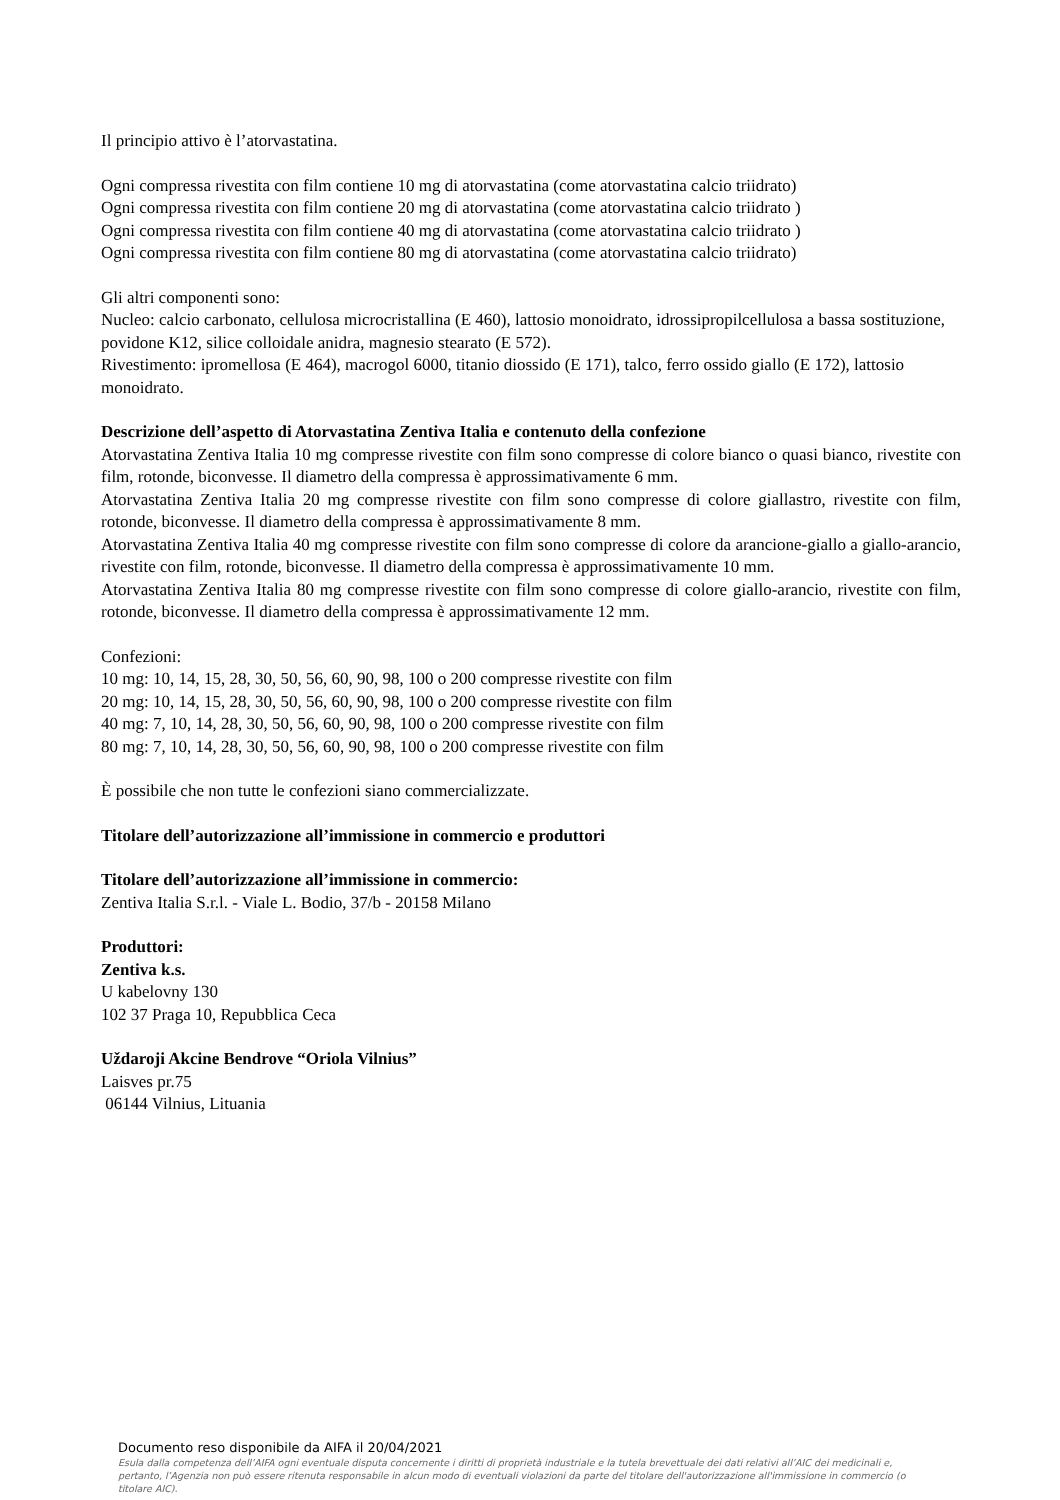Il principio attivo è l’atorvastatina.
Ogni compressa rivestita con film contiene 10 mg di atorvastatina (come atorvastatina calcio triidrato)
Ogni compressa rivestita con film contiene 20 mg di atorvastatina (come atorvastatina calcio triidrato )
Ogni compressa rivestita con film contiene 40 mg di atorvastatina (come atorvastatina calcio triidrato )
Ogni compressa rivestita con film contiene 80 mg di atorvastatina (come atorvastatina calcio triidrato)
Gli altri componenti sono:
Nucleo: calcio carbonato, cellulosa microcristallina (E 460), lattosio monoidrato, idrossipropilcellulosa a bassa sostituzione, povidone K12, silice colloidale anidra, magnesio stearato (E 572).
Rivestimento: ipromellosa (E 464), macrogol 6000, titanio diossido (E 171), talco, ferro ossido giallo (E 172), lattosio monoidrato.
Descrizione dell’aspetto di Atorvastatina Zentiva Italia e contenuto della confezione
Atorvastatina Zentiva Italia 10 mg compresse rivestite con film sono compresse di colore bianco o quasi bianco, rivestite con film, rotonde, biconvesse. Il diametro della compressa è approssimativamente 6 mm.
Atorvastatina Zentiva Italia 20 mg compresse rivestite con film sono compresse di colore giallastro, rivestite con film, rotonde, biconvesse. Il diametro della compressa è approssimativamente 8 mm.
Atorvastatina Zentiva Italia 40 mg compresse rivestite con film sono compresse di colore da arancione-giallo a giallo-arancio, rivestite con film, rotonde, biconvesse. Il diametro della compressa è approssimativamente 10 mm.
Atorvastatina Zentiva Italia 80 mg compresse rivestite con film sono compresse di colore giallo-arancio, rivestite con film, rotonde, biconvesse. Il diametro della compressa è approssimativamente 12 mm.
Confezioni:
10 mg: 10, 14, 15, 28, 30, 50, 56, 60, 90, 98, 100 o 200 compresse rivestite con film
20 mg: 10, 14, 15, 28, 30, 50, 56, 60, 90, 98, 100 o 200 compresse rivestite con film
40 mg: 7, 10, 14, 28, 30, 50, 56, 60, 90, 98, 100 o 200 compresse rivestite con film
80 mg: 7, 10, 14, 28, 30, 50, 56, 60, 90, 98, 100 o 200 compresse rivestite con film
È possibile che non tutte le confezioni siano commercializzate.
Titolare dell’autorizzazione all’immissione in commercio e produttori
Titolare dell’autorizzazione all’immissione in commercio:
Zentiva Italia S.r.l. - Viale L. Bodio, 37/b - 20158 Milano
Produttori:
Zentiva k.s.
U kabelovny 130
102 37 Praga 10, Repubblica Ceca
Uždaroji Akcine Bendrove “Oriola Vilnius”
Laisves pr.75
06144 Vilnius, Lituania
Documento reso disponibile da AIFA il 20/04/2021
Esula dalla competenza dell’AIFA ogni eventuale disputa concernente i diritti di proprietà industriale e la tutela brevettuale dei dati relativi all’AIC dei medicinali e, pertanto, l’Agenzia non può essere ritenuta responsabile in alcun modo di eventuali violazioni da parte del titolare dell'autorizzazione all'immissione in commercio (o titolare AIC).